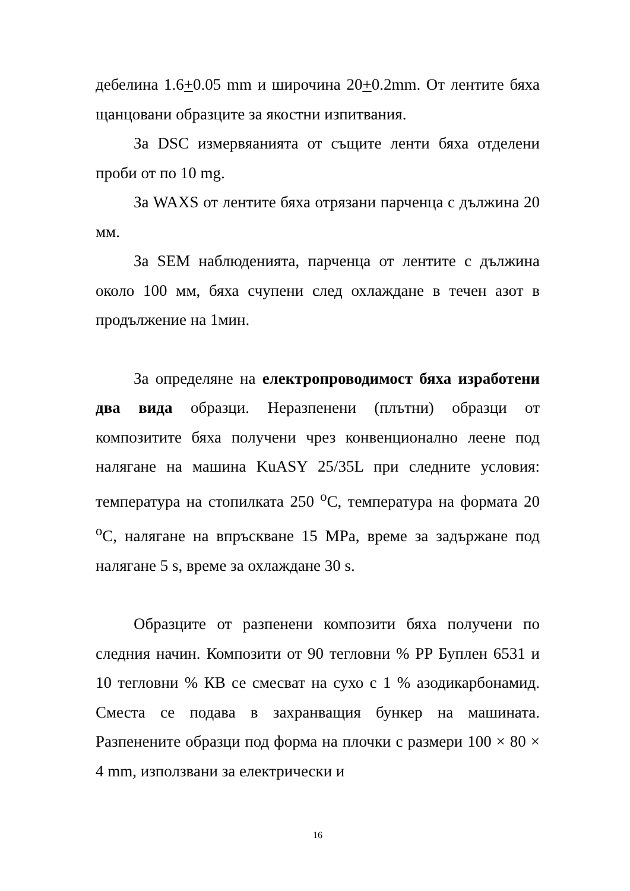дебелина 1.6+0.05 mm и широчина 20+0.2mm. От лентите бяха щанцовани образците за якостни изпитвания.
За DSC измервяанията от същите ленти бяха отделени проби от по 10 mg.
За WAXS от лентите бяха отрязани парченца с дължина 20 мм.
За SEM наблюденията, парченца от лентите с дължина около 100 мм, бяха счупени след охлаждане в течен азот в продължение на 1мин.
За определяне на електропроводимост бяха изработени два вида образци. Неразпенени (плътни) образци от композитите бяха получени чрез конвенционално леене под налягане на машина KuASY 25/35L при следните условия: температура на стопилката 250 <sup>o</sup>C, температура на формата 20 <sup>o</sup>C, налягане на впръскване 15 MPa, време за задържане под налягане 5 s, време за охлаждане 30 s.
Образците от разпенени композити бяха получени по следния начин. Композити от 90 тегловни % PP Буплен 6531 и 10 тегловни % КВ се смесват на сухо с 1 % азодикарбонамид. Сместа се подава в захранващия бункер на машината. Разпенените образци под форма на плочки с размери 100 × 80 × 4 mm, използвани за електрически и
16